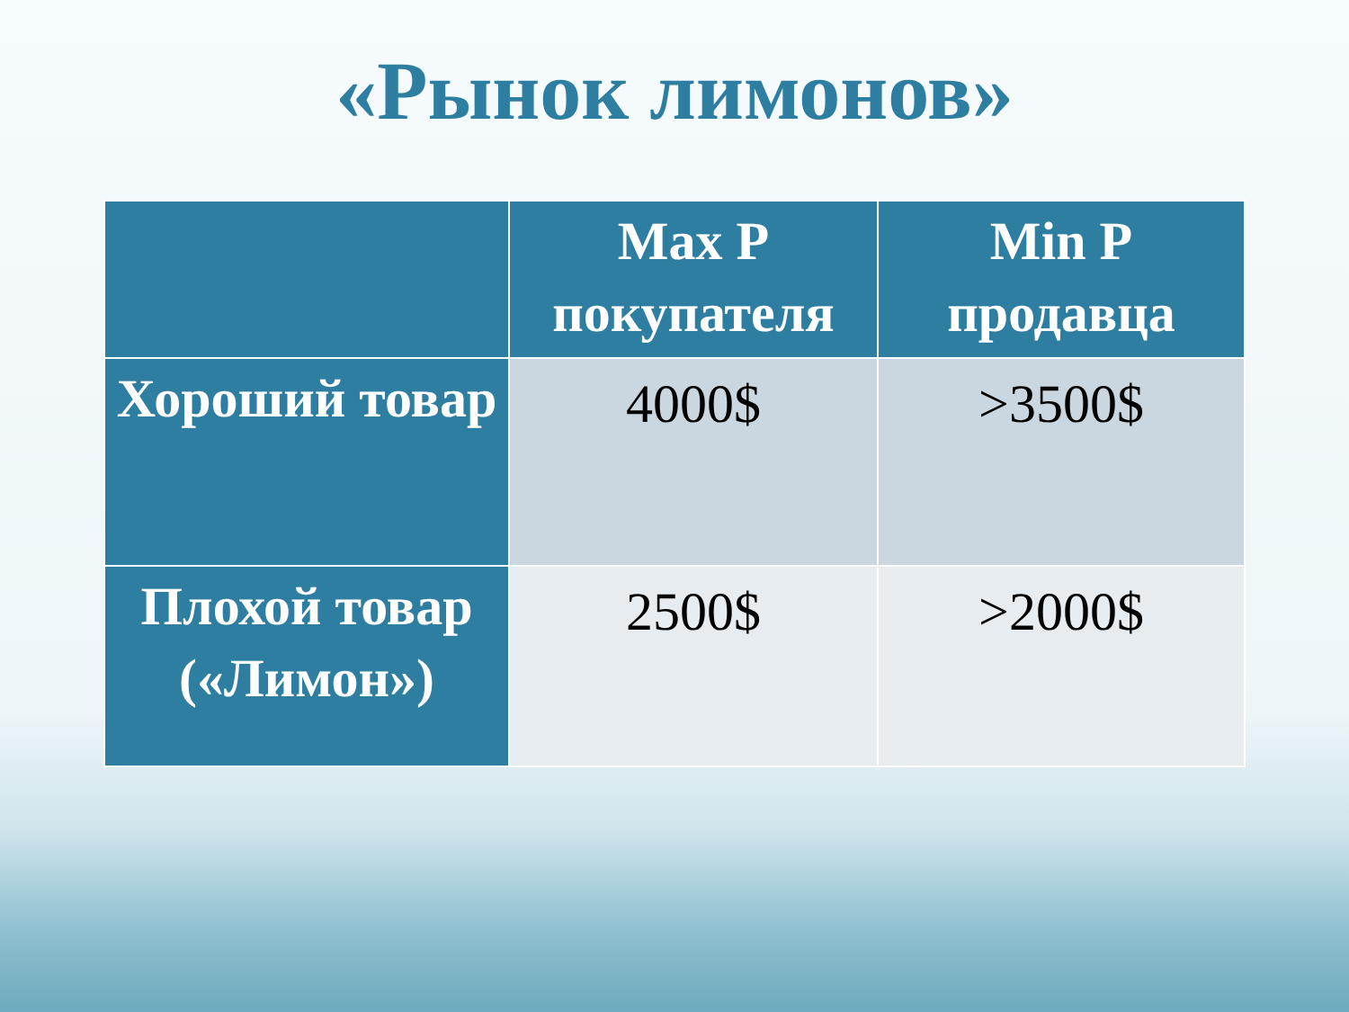«Рынок лимонов»
| | Max P покупателя | Min P продавца |
| --- | --- | --- |
| Хороший товар | 4000$ | >3500$ |
| Плохой товар («Лимон») | 2500$ | >2000$ |